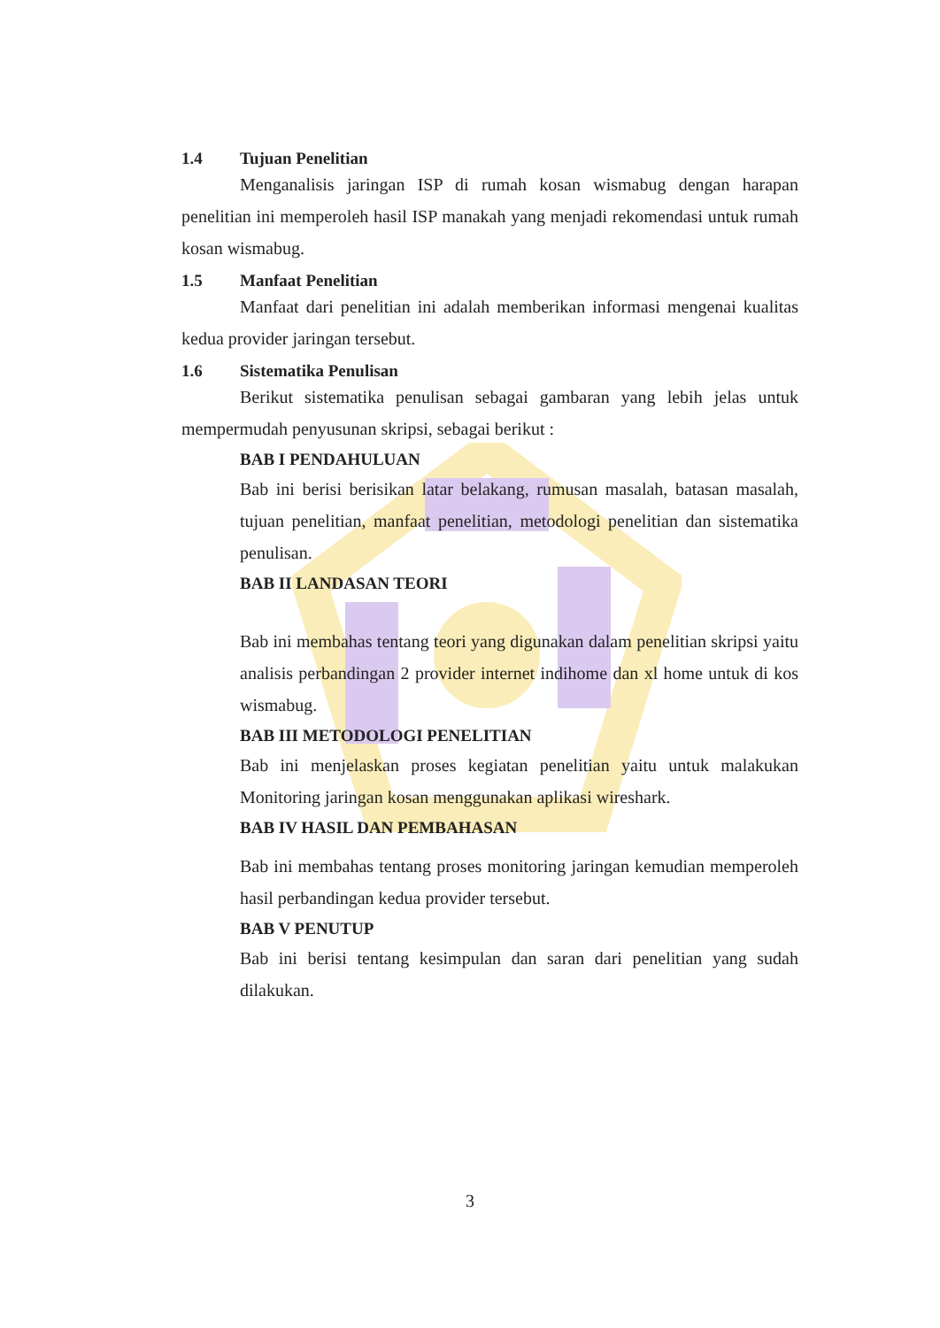1.4 Tujuan Penelitian
Menganalisis jaringan ISP di rumah kosan wismabug dengan harapan penelitian ini memperoleh hasil ISP manakah yang menjadi rekomendasi untuk rumah kosan wismabug.
1.5 Manfaat Penelitian
Manfaat dari penelitian ini adalah memberikan informasi mengenai kualitas kedua provider jaringan tersebut.
1.6 Sistematika Penulisan
Berikut sistematika penulisan sebagai gambaran yang lebih jelas untuk mempermudah penyusunan skripsi, sebagai berikut :
BAB I PENDAHULUAN
Bab ini berisi berisikan latar belakang, rumusan masalah, batasan masalah, tujuan penelitian, manfaat penelitian, metodologi penelitian dan sistematika penulisan.
BAB II LANDASAN TEORI
Bab ini membahas tentang teori yang digunakan dalam penelitian skripsi yaitu analisis perbandingan 2 provider internet indihome dan xl home untuk di kos wismabug.
BAB III METODOLOGI PENELITIAN
Bab ini menjelaskan proses kegiatan penelitian yaitu untuk malakukan Monitoring jaringan kosan menggunakan aplikasi wireshark.
BAB IV HASIL DAN PEMBAHASAN
Bab ini membahas tentang proses monitoring jaringan kemudian memperoleh hasil perbandingan kedua provider tersebut.
BAB V PENUTUP
Bab ini berisi tentang kesimpulan dan saran dari penelitian yang sudah dilakukan.
3